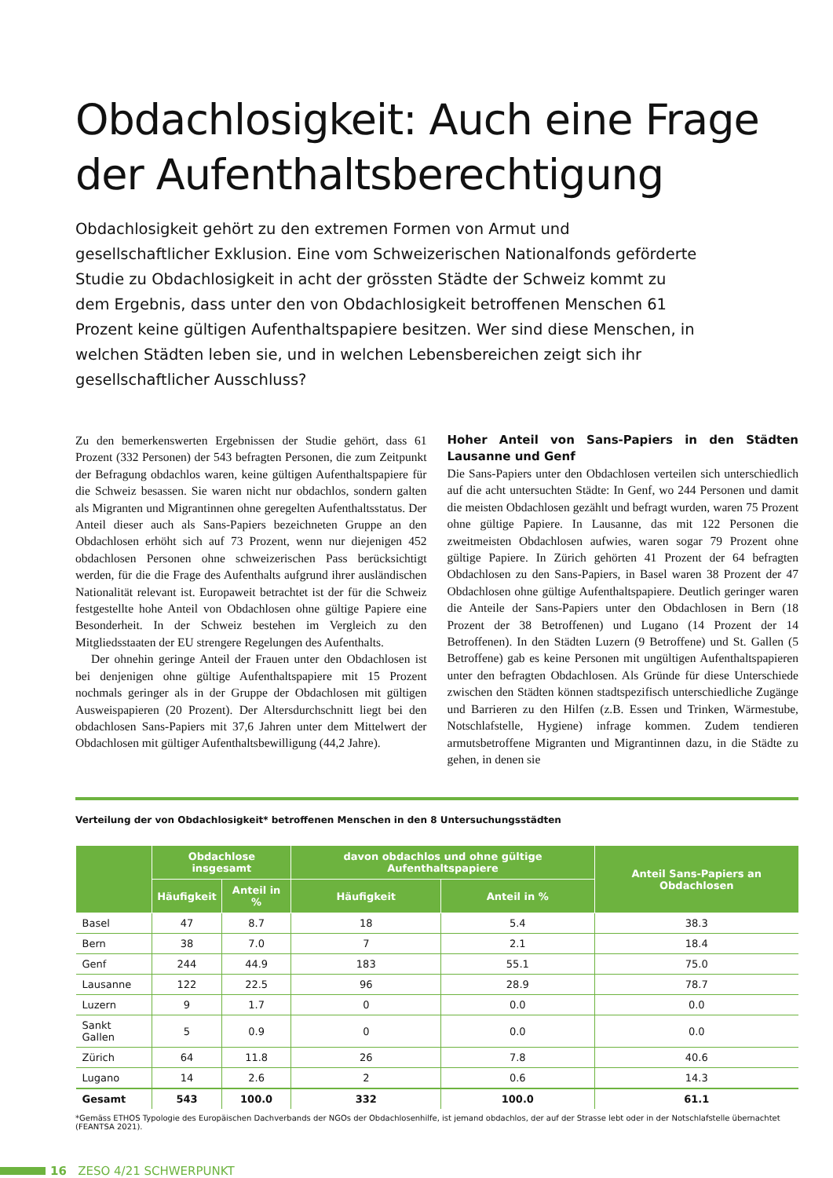Obdachlosigkeit: Auch eine Frage der Aufenthaltsberechtigung
Obdachlosigkeit gehört zu den extremen Formen von Armut und gesellschaftlicher Exklusion. Eine vom Schweizerischen Nationalfonds geförderte Studie zu Obdachlosigkeit in acht der grössten Städte der Schweiz kommt zu dem Ergebnis, dass unter den von Obdachlosigkeit betroffenen Menschen 61 Prozent keine gültigen Aufenthaltspapiere besitzen. Wer sind diese Menschen, in welchen Städten leben sie, und in welchen Lebensbereichen zeigt sich ihr gesellschaftlicher Ausschluss?
Zu den bemerkenswerten Ergebnissen der Studie gehört, dass 61 Prozent (332 Personen) der 543 befragten Personen, die zum Zeitpunkt der Befragung obdachlos waren, keine gültigen Aufenthaltspapiere für die Schweiz besassen. Sie waren nicht nur obdachlos, sondern galten als Migranten und Migrantinnen ohne geregelten Aufenthaltsstatus. Der Anteil dieser auch als Sans-Papiers bezeichneten Gruppe an den Obdachlosen erhöht sich auf 73 Prozent, wenn nur diejenigen 452 obdachlosen Personen ohne schweizerischen Pass berücksichtigt werden, für die die Frage des Aufenthalts aufgrund ihrer ausländischen Nationalität relevant ist. Europaweit betrachtet ist der für die Schweiz festgestellte hohe Anteil von Obdachlosen ohne gültige Papiere eine Besonderheit. In der Schweiz bestehen im Vergleich zu den Mitgliedsstaaten der EU strengere Regelungen des Aufenthalts.
Der ohnehin geringe Anteil der Frauen unter den Obdachlosen ist bei denjenigen ohne gültige Aufenthaltspapiere mit 15 Prozent nochmals geringer als in der Gruppe der Obdachlosen mit gültigen Ausweispapieren (20 Prozent). Der Altersdurchschnitt liegt bei den obdachlosen Sans-Papiers mit 37,6 Jahren unter dem Mittelwert der Obdachlosen mit gültiger Aufenthaltsbewilligung (44,2 Jahre).
Hoher Anteil von Sans-Papiers in den Städten Lausanne und Genf
Die Sans-Papiers unter den Obdachlosen verteilen sich unterschiedlich auf die acht untersuchten Städte: In Genf, wo 244 Personen und damit die meisten Obdachlosen gezählt und befragt wurden, waren 75 Prozent ohne gültige Papiere. In Lausanne, das mit 122 Personen die zweitmeisten Obdachlosen aufwies, waren sogar 79 Prozent ohne gültige Papiere. In Zürich gehörten 41 Prozent der 64 befragten Obdachlosen zu den Sans-Papiers, in Basel waren 38 Prozent der 47 Obdachlosen ohne gültige Aufenthaltspapiere. Deutlich geringer waren die Anteile der Sans-Papiers unter den Obdachlosen in Bern (18 Prozent der 38 Betroffenen) und Lugano (14 Prozent der 14 Betroffenen). In den Städten Luzern (9 Betroffene) und St. Gallen (5 Betroffene) gab es keine Personen mit ungültigen Aufenthaltspapieren unter den befragten Obdachlosen. Als Gründe für diese Unterschiede zwischen den Städten können stadtspezifisch unterschiedliche Zugänge und Barrieren zu den Hilfen (z.B. Essen und Trinken, Wärmestube, Notschlafstelle, Hygiene) infrage kommen. Zudem tendieren armutsbetroffene Migranten und Migrantinnen dazu, in die Städte zu gehen, in denen sie
Verteilung der von Obdachlosigkeit* betroffenen Menschen in den 8 Untersuchungsstädten
| | Obdachlose insgesamt | | davon obdachlos und ohne gültige Aufenthaltspapiere | | Anteil Sans-Papiers an Obdachlosen |
| --- | --- | --- | --- | --- | --- |
| | Häufigkeit | Anteil in % | Häufigkeit | Anteil in % | |
| Basel | 47 | 8.7 | 18 | 5.4 | 38.3 |
| Bern | 38 | 7.0 | 7 | 2.1 | 18.4 |
| Genf | 244 | 44.9 | 183 | 55.1 | 75.0 |
| Lausanne | 122 | 22.5 | 96 | 28.9 | 78.7 |
| Luzern | 9 | 1.7 | 0 | 0.0 | 0.0 |
| Sankt Gallen | 5 | 0.9 | 0 | 0.0 | 0.0 |
| Zürich | 64 | 11.8 | 26 | 7.8 | 40.6 |
| Lugano | 14 | 2.6 | 2 | 0.6 | 14.3 |
| Gesamt | 543 | 100.0 | 332 | 100.0 | 61.1 |
*Gemäss ETHOS Typologie des Europäischen Dachverbands der NGOs der Obdachlosenhilfe, ist jemand obdachlos, der auf der Strasse lebt oder in der Notschlafstelle übernachtet (FEANTSA 2021).
16 ZESO 4/21 SCHWERPUNKT